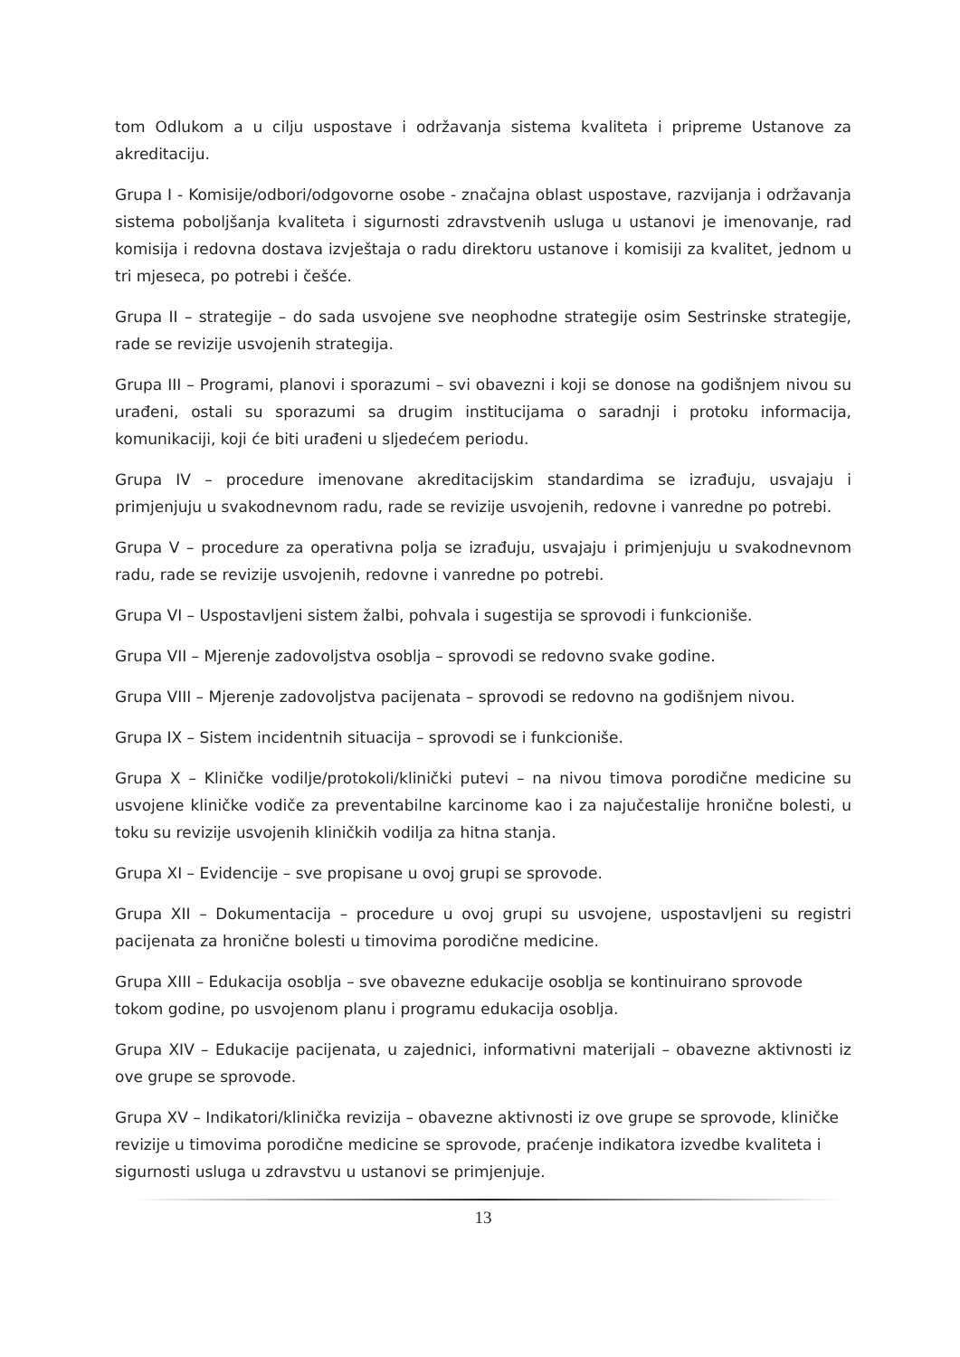tom Odlukom a u cilju uspostave i održavanja sistema kvaliteta i pripreme Ustanove za akreditaciju.
Grupa I - Komisije/odbori/odgovorne osobe - značajna oblast uspostave, razvijanja i održavanja sistema poboljšanja kvaliteta i sigurnosti zdravstvenih usluga u ustanovi je imenovanje, rad komisija i redovna dostava izvještaja o radu direktoru ustanove i komisiji za kvalitet, jednom u tri mjeseca, po potrebi i češće.
Grupa II – strategije – do sada usvojene sve neophodne strategije osim Sestrinske strategije, rade se revizije usvojenih strategija.
Grupa III – Programi, planovi i sporazumi – svi obavezni i koji se donose na godišnjem nivou su urađeni, ostali su sporazumi sa drugim institucijama o saradnji i protoku informacija, komunikaciji, koji će biti urađeni u sljedećem periodu.
Grupa IV – procedure imenovane akreditacijskim standardima se izrađuju, usvajaju i primjenjuju u svakodnevnom radu, rade se revizije usvojenih, redovne i vanredne po potrebi.
Grupa V – procedure za operativna polja se izrađuju, usvajaju i primjenjuju u svakodnevnom radu, rade se revizije usvojenih, redovne i vanredne po potrebi.
Grupa VI – Uspostavljeni sistem žalbi, pohvala i sugestija se sprovodi i funkcioniše.
Grupa VII – Mjerenje zadovoljstva osoblja – sprovodi se redovno svake godine.
Grupa VIII – Mjerenje zadovoljstva pacijenata – sprovodi se redovno na godišnjem nivou.
Grupa IX – Sistem incidentnih situacija – sprovodi se i funkcioniše.
Grupa X – Kliničke vodilje/protokoli/klinički putevi – na nivou timova porodične medicine su usvojene kliničke vodiče za preventabilne karcinome kao i za najučestalije hronične bolesti, u toku su revizije usvojenih kliničkih vodilja za hitna stanja.
Grupa XI – Evidencije – sve propisane u ovoj grupi se sprovode.
Grupa XII – Dokumentacija – procedure u ovoj grupi su usvojene, uspostavljeni su registri pacijenata za hronične bolesti u timovima porodične medicine.
Grupa XIII – Edukacija osoblja – sve obavezne edukacije osoblja se kontinuirano sprovode tokom godine, po usvojenom planu i programu edukacija osoblja.
Grupa XIV – Edukacije pacijenata, u zajednici, informativni materijali – obavezne aktivnosti iz ove grupe se sprovode.
Grupa XV – Indikatori/klinička revizija – obavezne aktivnosti iz ove grupe se sprovode, kliničke revizije u timovima porodične medicine se sprovode, praćenje indikatora izvedbe kvaliteta i sigurnosti usluga u zdravstvu u ustanovi se primjenjuje.
13